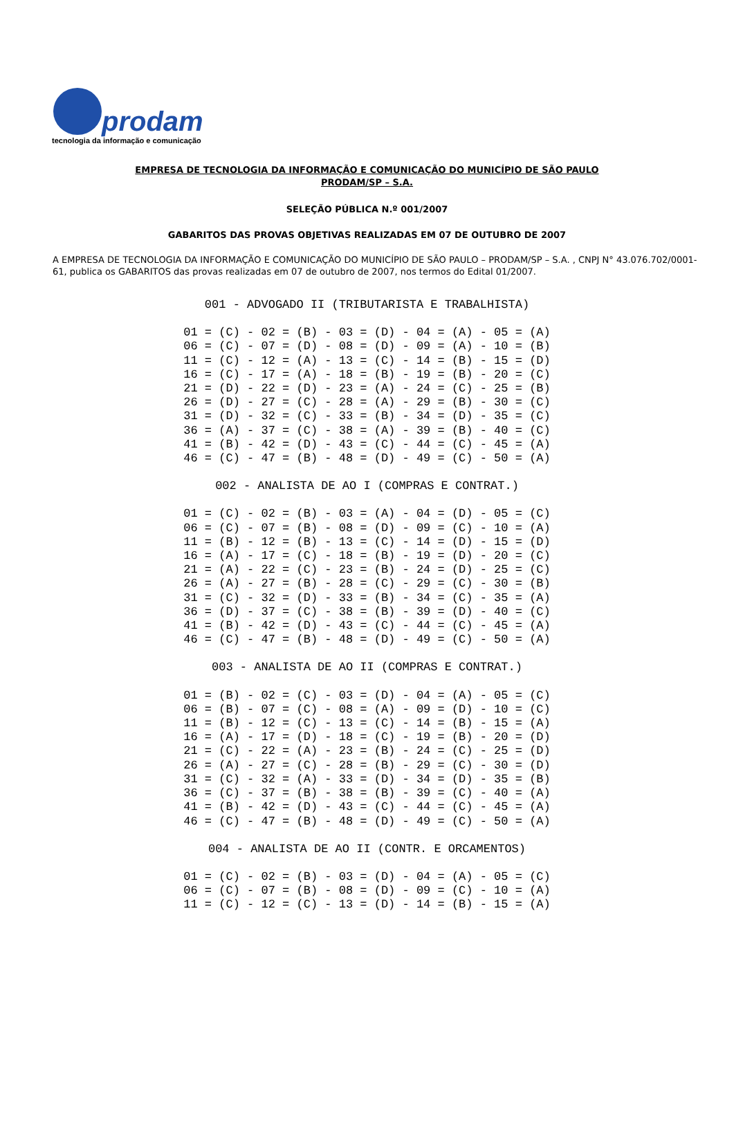prodam
tecnologia da informação e comunicação
EMPRESA DE TECNOLOGIA DA INFORMAÇÃO E COMUNICAÇÃO DO MUNICÍPIO DE SÃO PAULO
PRODAM/SP – S.A.
SELEÇÃO PÚBLICA N.º 001/2007
GABARITOS DAS PROVAS OBJETIVAS REALIZADAS EM 07 DE OUTUBRO DE 2007
A EMPRESA DE TECNOLOGIA DA INFORMAÇÃO E COMUNICAÇÃO DO MUNICÍPIO DE SÃO PAULO – PRODAM/SP – S.A. , CNPJ N° 43.076.702/0001-61, publica os GABARITOS das provas realizadas em 07 de outubro de 2007, nos termos do Edital 01/2007.
001 - ADVOGADO II (TRIBUTARISTA E TRABALHISTA)
01 = (C) - 02 = (B) - 03 = (D) - 04 = (A) - 05 = (A)
06 = (C) - 07 = (D) - 08 = (D) - 09 = (A) - 10 = (B)
11 = (C) - 12 = (A) - 13 = (C) - 14 = (B) - 15 = (D)
16 = (C) - 17 = (A) - 18 = (B) - 19 = (B) - 20 = (C)
21 = (D) - 22 = (D) - 23 = (A) - 24 = (C) - 25 = (B)
26 = (D) - 27 = (C) - 28 = (A) - 29 = (B) - 30 = (C)
31 = (D) - 32 = (C) - 33 = (B) - 34 = (D) - 35 = (C)
36 = (A) - 37 = (C) - 38 = (A) - 39 = (B) - 40 = (C)
41 = (B) - 42 = (D) - 43 = (C) - 44 = (C) - 45 = (A)
46 = (C) - 47 = (B) - 48 = (D) - 49 = (C) - 50 = (A)
002 - ANALISTA DE AO I (COMPRAS E CONTRAT.)
01 = (C) - 02 = (B) - 03 = (A) - 04 = (D) - 05 = (C)
06 = (C) - 07 = (B) - 08 = (D) - 09 = (C) - 10 = (A)
11 = (B) - 12 = (B) - 13 = (C) - 14 = (D) - 15 = (D)
16 = (A) - 17 = (C) - 18 = (B) - 19 = (D) - 20 = (C)
21 = (A) - 22 = (C) - 23 = (B) - 24 = (D) - 25 = (C)
26 = (A) - 27 = (B) - 28 = (C) - 29 = (C) - 30 = (B)
31 = (C) - 32 = (D) - 33 = (B) - 34 = (C) - 35 = (A)
36 = (D) - 37 = (C) - 38 = (B) - 39 = (D) - 40 = (C)
41 = (B) - 42 = (D) - 43 = (C) - 44 = (C) - 45 = (A)
46 = (C) - 47 = (B) - 48 = (D) - 49 = (C) - 50 = (A)
003 - ANALISTA DE AO II (COMPRAS E CONTRAT.)
01 = (B) - 02 = (C) - 03 = (D) - 04 = (A) - 05 = (C)
06 = (B) - 07 = (C) - 08 = (A) - 09 = (D) - 10 = (C)
11 = (B) - 12 = (C) - 13 = (C) - 14 = (B) - 15 = (A)
16 = (A) - 17 = (D) - 18 = (C) - 19 = (B) - 20 = (D)
21 = (C) - 22 = (A) - 23 = (B) - 24 = (C) - 25 = (D)
26 = (A) - 27 = (C) - 28 = (B) - 29 = (C) - 30 = (D)
31 = (C) - 32 = (A) - 33 = (D) - 34 = (D) - 35 = (B)
36 = (C) - 37 = (B) - 38 = (B) - 39 = (C) - 40 = (A)
41 = (B) - 42 = (D) - 43 = (C) - 44 = (C) - 45 = (A)
46 = (C) - 47 = (B) - 48 = (D) - 49 = (C) - 50 = (A)
004 - ANALISTA DE AO II (CONTR. E ORCAMENTOS)
01 = (C) - 02 = (B) - 03 = (D) - 04 = (A) - 05 = (C)
06 = (C) - 07 = (B) - 08 = (D) - 09 = (C) - 10 = (A)
11 = (C) - 12 = (C) - 13 = (D) - 14 = (B) - 15 = (A)